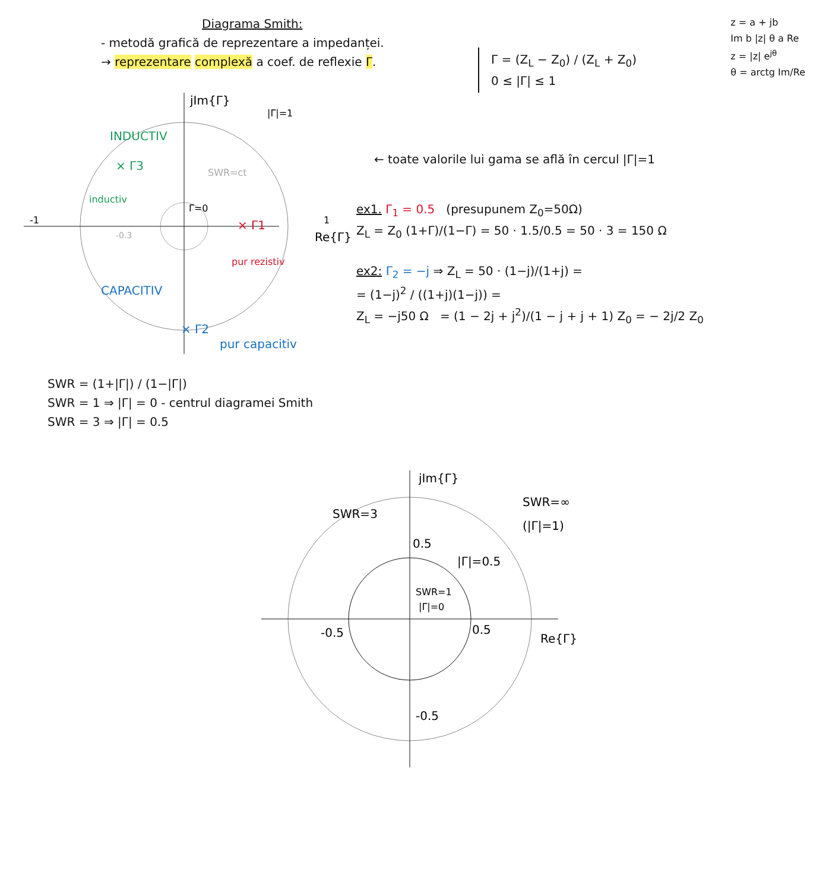Diagrama Smith:
- metodă grafică de reprezentare a impedanței.
→ reprezentare complexă a coef. de reflexie Γ.
Γ = (Z<sub>L</sub> − Z<sub>0</sub>) / (Z<sub>L</sub> + Z<sub>0</sub>)
0 ≤ |Γ| ≤ 1
z = a + jb
Im b |z| θ a Re
z = |z| e<sup>jθ</sup>
θ = arctg Im/Re
jIm{Γ}
|Γ|=1
INDUCTIV
× Γ3
inductiv
SWR=ct
Γ=0
× Γ1
pur rezistiv
Re{Γ}
-1
1
-0.3
CAPACITIV
× Γ2
pur capacitiv
← toate valorile lui gama se află în cercul |Γ|=1
ex1. Γ<sub>1</sub> = 0.5 (presupunem Z<sub>0</sub>=50Ω)
Z<sub>L</sub> = Z<sub>0</sub> (1+Γ)/(1−Γ) = 50 · 1.5/0.5 = 50 · 3 = 150 Ω
ex2: Γ<sub>2</sub> = −j ⇒ Z<sub>L</sub> = 50 · (1−j)/(1+j) =
= (1−j)<sup>2</sup> / ((1+j)(1−j)) =
Z<sub>L</sub> = −j50 Ω = (1 − 2j + j<sup>2</sup>)/(1 − j + j + 1) Z<sub>0</sub> = − 2j/2 Z<sub>0</sub>
SWR = (1+|Γ|) / (1−|Γ|)
SWR = 1 ⇒ |Γ| = 0 - centrul diagramei Smith
SWR = 3 ⇒ |Γ| = 0.5
jIm{Γ}
SWR=3
0.5
SWR=∞
(|Γ|=1)
|Γ|=0.5
SWR=1
|Γ|=0
-0.5
0.5
Re{Γ}
-0.5